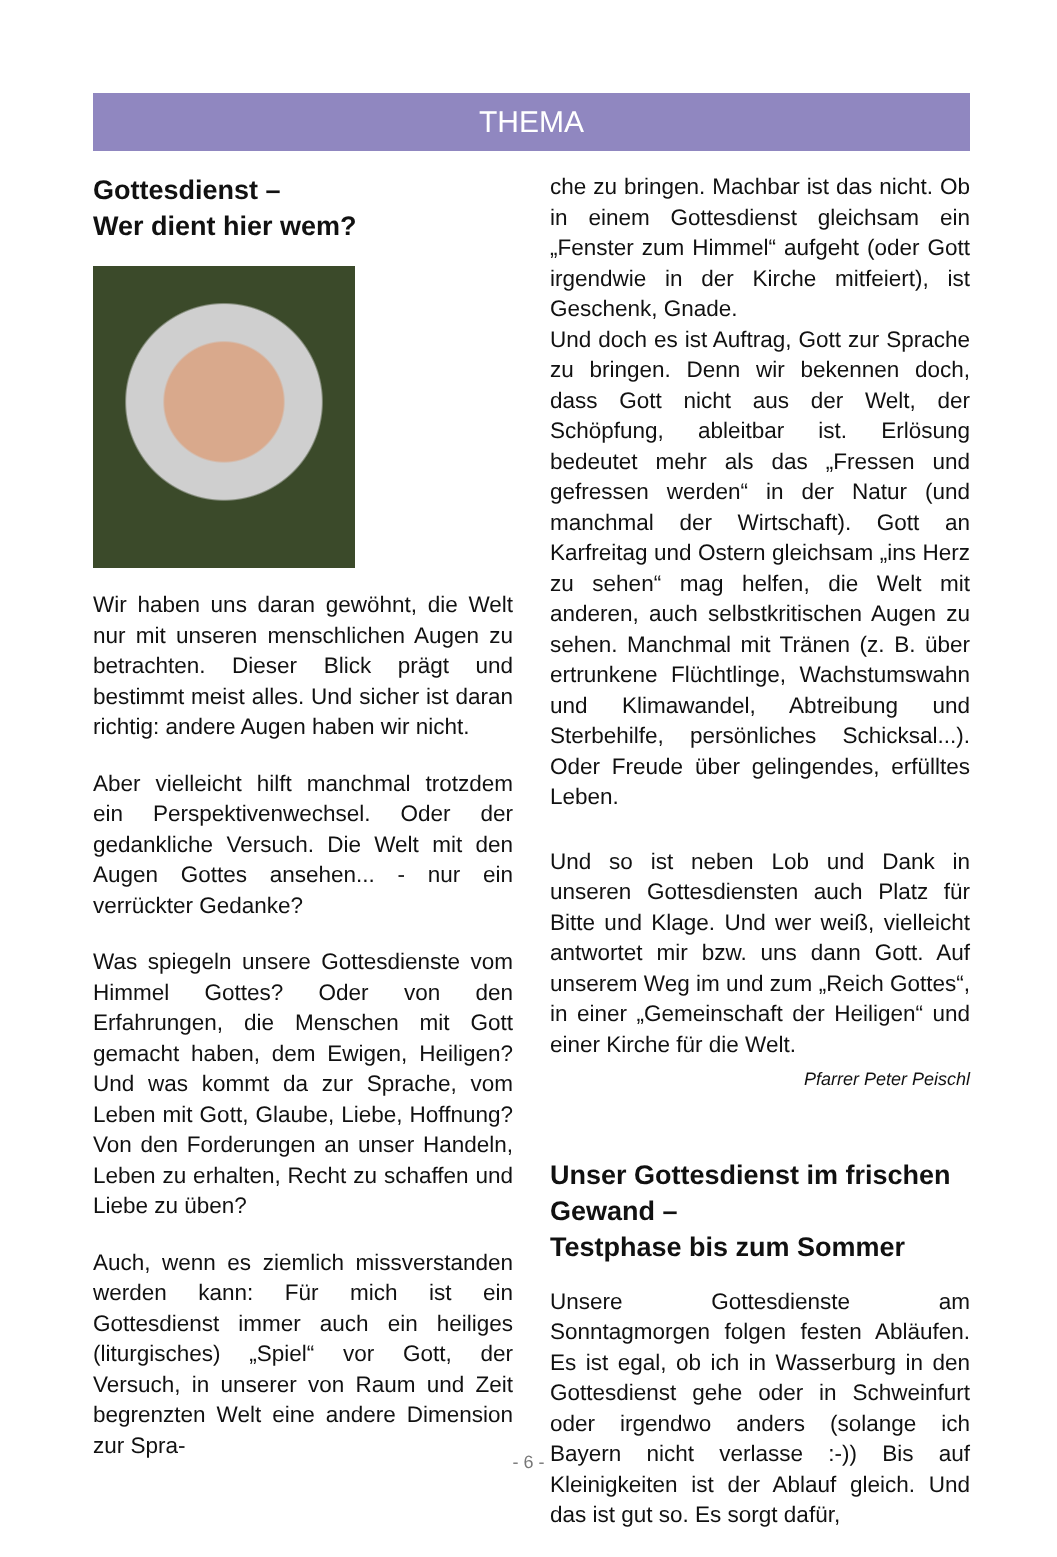THEMA
Gottesdienst –
Wer dient hier wem?
Wir haben uns daran gewöhnt, die Welt nur mit unseren menschlichen Augen zu betrachten. Dieser Blick prägt und bestimmt meist alles. Und sicher ist daran richtig: andere Augen haben wir nicht.
Aber vielleicht hilft manchmal trotzdem ein Perspektivenwechsel. Oder der gedankliche Versuch. Die Welt mit den Augen Gottes ansehen... - nur ein verrückter Gedanke?
Was spiegeln unsere Gottesdienste vom Himmel Gottes? Oder von den Erfahrungen, die Menschen mit Gott gemacht haben, dem Ewigen, Heiligen? Und was kommt da zur Sprache, vom Leben mit Gott, Glaube, Liebe, Hoffnung? Von den Forderungen an unser Handeln, Leben zu erhalten, Recht zu schaffen und Liebe zu üben?
Auch, wenn es ziemlich missverstanden werden kann: Für mich ist ein Gottesdienst immer auch ein heiliges (liturgisches) „Spiel“ vor Gott, der Versuch, in unserer von Raum und Zeit begrenzten Welt eine andere Dimension zur Spra-
che zu bringen. Machbar ist das nicht. Ob in einem Gottesdienst gleichsam ein „Fenster zum Himmel“ aufgeht (oder Gott irgendwie in der Kirche mitfeiert), ist Geschenk, Gnade.
Und doch es ist Auftrag, Gott zur Sprache zu bringen. Denn wir bekennen doch, dass Gott nicht aus der Welt, der Schöpfung, ableitbar ist. Erlösung bedeutet mehr als das „Fressen und gefressen werden“ in der Natur (und manchmal der Wirtschaft). Gott an Karfreitag und Ostern gleichsam „ins Herz zu sehen“ mag helfen, die Welt mit anderen, auch selbstkritischen Augen zu sehen. Manchmal mit Tränen (z. B. über ertrunkene Flüchtlinge, Wachstumswahn und Klimawandel, Abtreibung und Sterbehilfe, persönliches Schicksal...). Oder Freude über gelingendes, erfülltes Leben.
Und so ist neben Lob und Dank in unseren Gottesdiensten auch Platz für Bitte und Klage. Und wer weiß, vielleicht antwortet mir bzw. uns dann Gott. Auf unserem Weg im und zum „Reich Gottes“, in einer „Gemeinschaft der Heiligen“ und einer Kirche für die Welt.
Pfarrer Peter Peischl
Unser Gottesdienst im frischen Gewand –
Testphase bis zum Sommer
Unsere Gottesdienste am Sonntagmorgen folgen festen Abläufen. Es ist egal, ob ich in Wasserburg in den Gottesdienst gehe oder in Schweinfurt oder irgendwo anders (solange ich Bayern nicht verlasse :-)) Bis auf Kleinigkeiten ist der Ablauf gleich. Und das ist gut so. Es sorgt dafür,
- 6 -